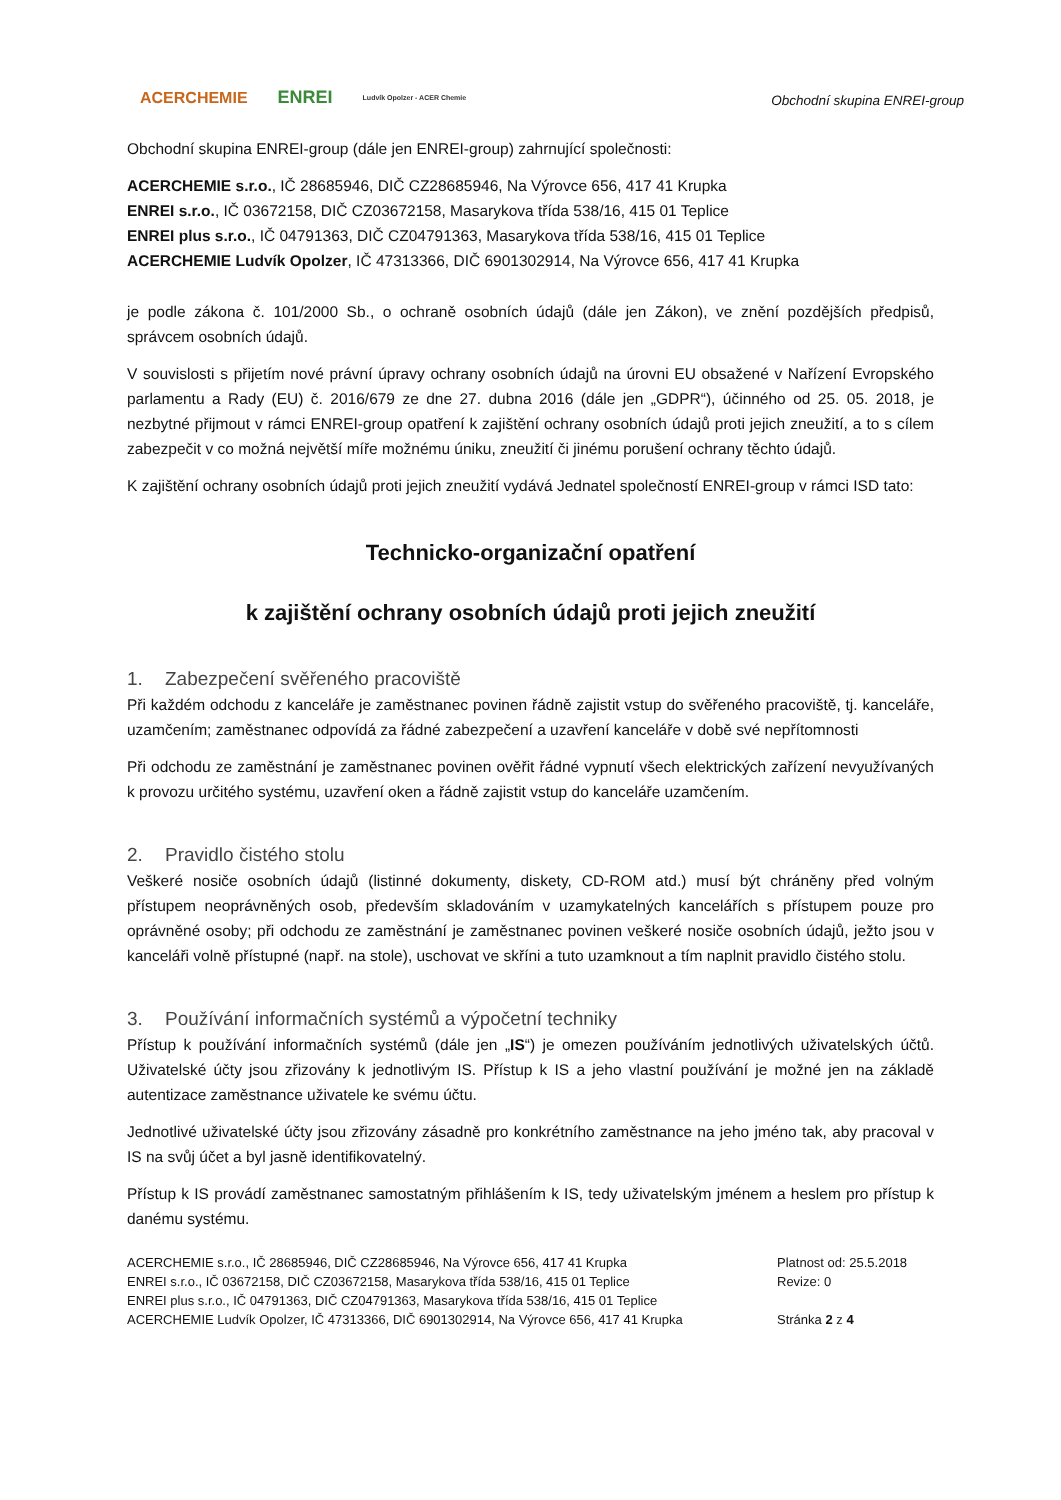ACERCHEMIE ENREI Ludvík Opolzer - ACER Chemie
Obchodní skupina ENREI-group
Obchodní skupina ENREI-group (dále jen ENREI-group) zahrnující společnosti:
ACERCHEMIE s.r.o., IČ 28685946, DIČ CZ28685946, Na Výrovce 656, 417 41 Krupka
ENREI s.r.o., IČ 03672158, DIČ CZ03672158, Masarykova třída 538/16, 415 01 Teplice
ENREI plus s.r.o., IČ 04791363, DIČ CZ04791363, Masarykova třída 538/16, 415 01 Teplice
ACERCHEMIE Ludvík Opolzer, IČ 47313366, DIČ 6901302914, Na Výrovce 656, 417 41 Krupka
je podle zákona č. 101/2000 Sb., o ochraně osobních údajů (dále jen Zákon), ve znění pozdějších předpisů, správcem osobních údajů.
V souvislosti s přijetím nové právní úpravy ochrany osobních údajů na úrovni EU obsažené v Nařízení Evropského parlamentu a Rady (EU) č. 2016/679 ze dne 27. dubna 2016 (dále jen „GDPR“), účinného od 25. 05. 2018, je nezbytné přijmout v rámci ENREI-group opatření k zajištění ochrany osobních údajů proti jejich zneužití, a to s cílem zabezpečit v co možná největší míře možnému úniku, zneužití či jinému porušení ochrany těchto údajů.
K zajištění ochrany osobních údajů proti jejich zneužití vydává Jednatel společností ENREI-group v rámci ISD tato:
Technicko-organizační opatření
k zajištění ochrany osobních údajů proti jejich zneužití
1. Zabezpečení svěřeného pracoviště
Při každém odchodu z kanceláře je zaměstnanec povinen řádně zajistit vstup do svěřeného pracoviště, tj. kanceláře, uzamčením; zaměstnanec odpovídá za řádné zabezpečení a uzavření kanceláře v době své nepřítomnosti
Při odchodu ze zaměstnání je zaměstnanec povinen ověřit řádné vypnutí všech elektrických zařízení nevyužívaných k provozu určitého systému, uzavření oken a řádně zajistit vstup do kanceláře uzamčením.
2. Pravidlo čistého stolu
Veškeré nosiče osobních údajů (listinné dokumenty, diskety, CD-ROM atd.) musí být chráněny před volným přístupem neoprávněných osob, především skladováním v uzamykatelných kancelářích s přístupem pouze pro oprávněné osoby; při odchodu ze zaměstnání je zaměstnanec povinen veškeré nosiče osobních údajů, ježto jsou v kanceláři volně přístupné (např. na stole), uschovat ve skříni a tuto uzamknout a tím naplnit pravidlo čistého stolu.
3. Používání informačních systémů a výpočetní techniky
Přístup k používání informačních systémů (dále jen „IS“) je omezen používáním jednotlivých uživatelských účtů. Uživatelské účty jsou zřizovány k jednotlivým IS. Přístup k IS a jeho vlastní používání je možné jen na základě autentizace zaměstnance uživatele ke svému účtu.
Jednotlivé uživatelské účty jsou zřizovány zásadně pro konkrétního zaměstnance na jeho jméno tak, aby pracoval v IS na svůj účet a byl jasně identifikovatelný.
Přístup k IS provádí zaměstnanec samostatným přihlášením k IS, tedy uživatelským jménem a heslem pro přístup k danému systému.
ACERCHEMIE s.r.o., IČ 28685946, DIČ CZ28685946, Na Výrovce 656, 417 41 Krupka
ENREI s.r.o., IČ 03672158, DIČ CZ03672158, Masarykova třída 538/16, 415 01 Teplice
ENREI plus s.r.o., IČ 04791363, DIČ CZ04791363, Masarykova třída 538/16, 415 01 Teplice
ACERCHEMIE Ludvík Opolzer, IČ 47313366, DIČ 6901302914, Na Výrovce 656, 417 41 Krupka
Platnost od: 25.5.2018
Revize: 0
Stránka 2 z 4